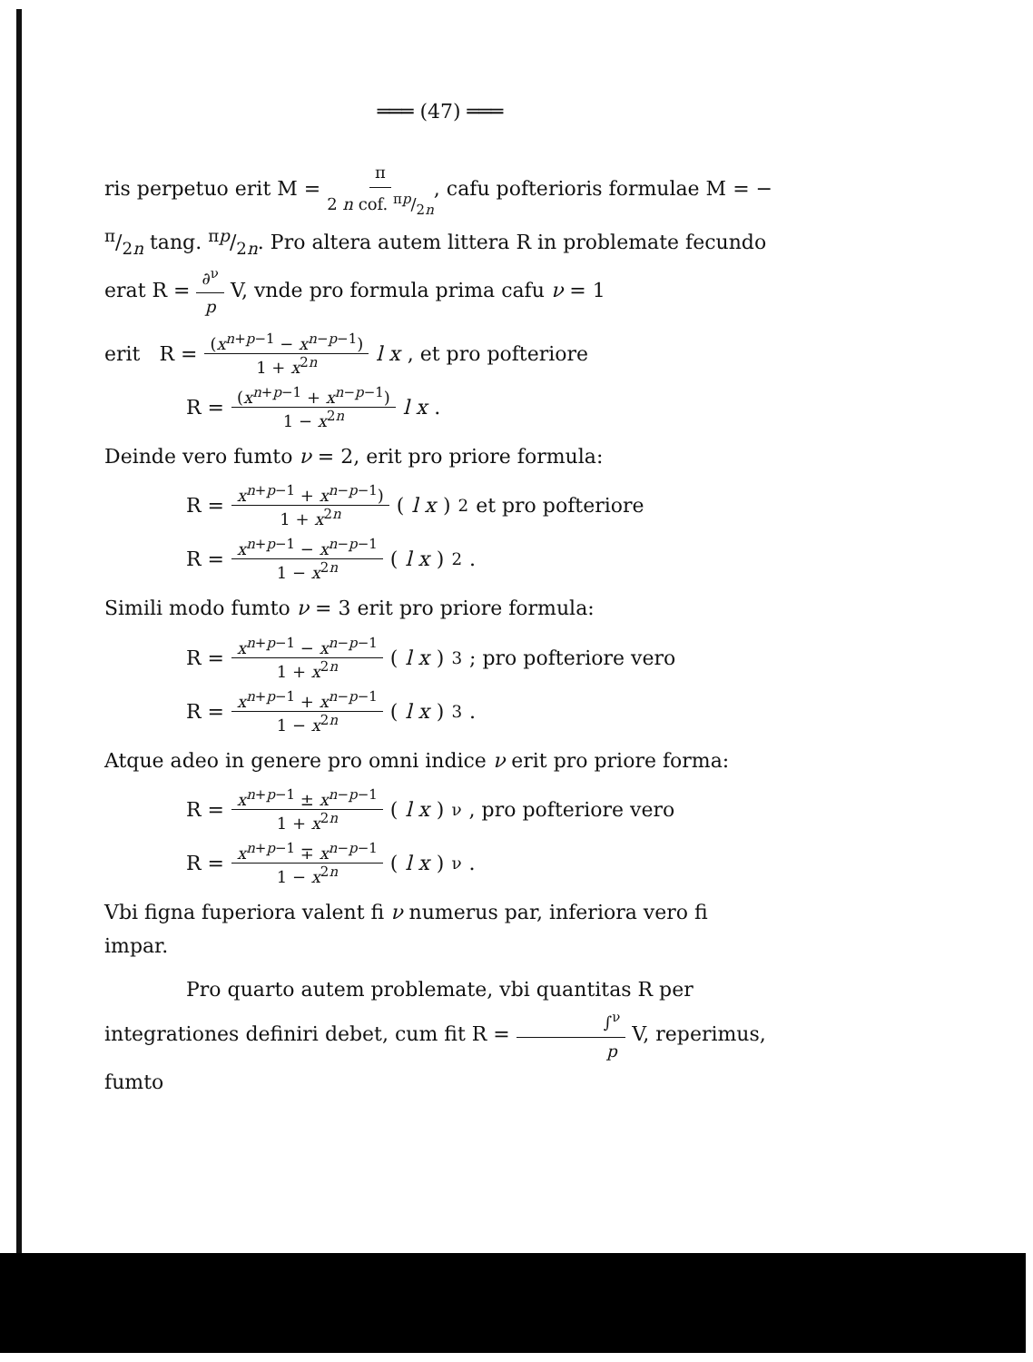═══ (47) ═══
ris perpetuo erit M = π 2 n cof. πp/2n, cafu pofterioris formulae M = − π/2n tang. πp/2n. Pro altera autem littera R in problemate fecundo erat R = ∂<sup>ν</sup> p V, vnde pro formula prima cafu ν = 1
erit R = (x<sup>n+p−1</sup> − x<sup>n−p−1</sup>) 1 + x<sup>2n</sup> l x, et pro pofteriore
R = (x<sup>n+p−1</sup> + x<sup>n−p−1</sup>) 1 − x<sup>2n</sup> l x.
Deinde vero fumto ν = 2, erit pro priore formula:
R = x<sup>n+p−1</sup> + x<sup>n−p−1</sup>) 1 + x<sup>2n</sup> (l x)<sup>2</sup> et pro pofteriore
R = x<sup>n+p−1</sup> − x<sup>n−p−1</sup> 1 − x<sup>2n</sup> (l x)<sup>2</sup>.
Simili modo fumto ν = 3 erit pro priore formula:
R = x<sup>n+p−1</sup> − x<sup>n−p−1</sup> 1 + x<sup>2n</sup> (l x)<sup>3</sup>; pro pofteriore vero
R = x<sup>n+p−1</sup> + x<sup>n−p−1</sup> 1 − x<sup>2n</sup> (l x)<sup>3</sup>.
Atque adeo in genere pro omni indice ν erit pro priore forma:
R = x<sup>n+p−1</sup> ± x<sup>n−p−1</sup> 1 + x<sup>2n</sup> (l x)<sup>ν</sup>, pro pofteriore vero
R = x<sup>n+p−1</sup> ∓ x<sup>n−p−1</sup> 1 − x<sup>2n</sup> (l x)<sup>ν</sup>.
Vbi figna fuperiora valent fi ν numerus par, inferiora vero fi impar.
Pro quarto autem problemate, vbi quantitas R per integrationes definiri debet, cum fit R = ∫<sup>ν</sup> p V, reperimus, fumto